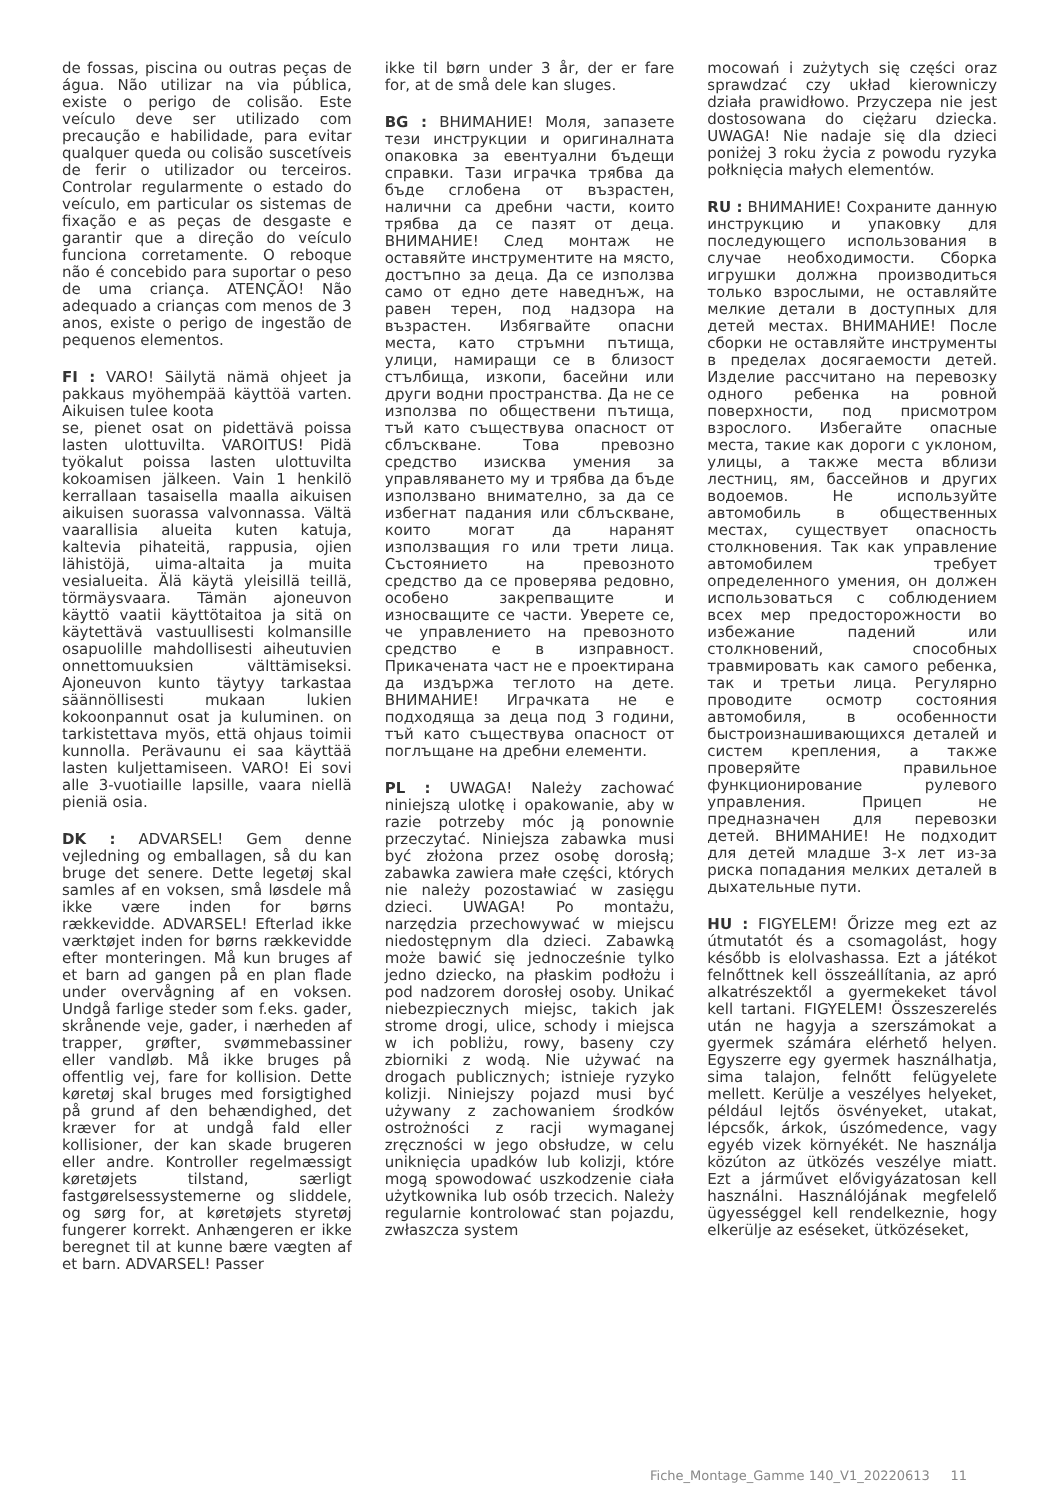de fossas, piscina ou outras peças de água. Não utilizar na via pública, existe o perigo de colisão. Este veículo deve ser utilizado com precaução e habilidade, para evitar qualquer queda ou colisão suscetíveis de ferir o utilizador ou terceiros. Controlar regularmente o estado do veículo, em particular os sistemas de fixação e as peças de desgaste e garantir que a direção do veículo funciona corretamente. O reboque não é concebido para suportar o peso de uma criança. ATENÇÃO! Não adequado a crianças com menos de 3 anos, existe o perigo de ingestão de pequenos elementos.
FI : VARO! Säilytä nämä ohjeet ja pakkaus myöhempää käyttöä varten. Aikuisen tulee koota
se, pienet osat on pidettävä poissa lasten ulottuvilta. VAROITUS! Pidä työkalut poissa lasten ulottuvilta kokoamisen jälkeen. Vain 1 henkilö kerrallaan tasaisella maalla aikuisen aikuisen suorassa valvonnassa. Vältä vaarallisia alueita kuten katuja, kaltevia pihateitä, rappusia, ojien lähistöjä, uima-altaita ja muita vesialueita. Älä käytä yleisillä teillä, törmäysvaara. Tämän ajoneuvon käyttö vaatii käyttötaitoa ja sitä on käytettävä vastuullisesti kolmansille osapuolille mahdollisesti aiheutuvien onnettomuuksien välttämiseksi. Ajoneuvon kunto täytyy tarkastaa säännöllisesti mukaan lukien kokoonpannut osat ja kuluminen. on tarkistettava myös, että ohjaus toimii kunnolla. Perävaunu ei saa käyttää lasten kuljettamiseen. VARO! Ei sovi alle 3-vuotiaille lapsille, vaara niellä pieniä osia.
DK : ADVARSEL! Gem denne vejledning og emballagen, så du kan bruge det senere. Dette legetøj skal samles af en voksen, små løsdele må ikke være inden for børns rækkevidde. ADVARSEL! Efterlad ikke værktøjet inden for børns rækkevidde efter monteringen. Må kun bruges af et barn ad gangen på en plan flade under overvågning af en voksen. Undgå farlige steder som f.eks. gader, skrånende veje, gader, i nærheden af trapper, grøfter, svømmebassiner eller vandløb. Må ikke bruges på offentlig vej, fare for kollision. Dette køretøj skal bruges med forsigtighed på grund af den behændighed, det kræver for at undgå fald eller kollisioner, der kan skade brugeren eller andre. Kontroller regelmæssigt køretøjets tilstand, særligt fastgørelsessystemerne og sliddele, og sørg for, at køretøjets styretøj fungerer korrekt. Anhængeren er ikke beregnet til at kunne bære vægten af et barn. ADVARSEL! Passer
ikke til børn under 3 år, der er fare for, at de små dele kan sluges.
BG : ВНИМАНИЕ! Моля, запазете тези инструкции и оригиналната опаковка за евентуални бъдещи справки. Тази играчка трябва да бъде сглобена от възрастен, налични са дребни части, които трябва да се пазят от деца. ВНИМАНИЕ! След монтаж не оставяйте инструментите на място, достъпно за деца. Да се използва само от едно дете наведнъж, на равен терен, под надзора на възрастен. Избягвайте опасни места, като стръмни пътища, улици, намиращи се в близост стълбища, изкопи, басейни или други водни пространства. Да не се използва по обществени пътища, тъй като съществува опасност от сблъскване. Това превозно средство изисква умения за управляването му и трябва да бъде използвано внимателно, за да се избегнат падания или сблъскване, които могат да наранят използващия го или трети лица. Състоянието на превозното средство да се проверява редовно, особено закрепващите и износващите се части. Уверете се, че управлението на превозното средство е в изправност. Прикачената част не е проектирана да издържа теглото на дете. ВНИМАНИЕ! Играчката не е подходяща за деца под 3 години, тъй като съществува опасност от поглъщане на дребни елементи.
PL : UWAGA! Należy zachować niniejszą ulotkę i opakowanie, aby w razie potrzeby móc ją ponownie przeczytać. Niniejsza zabawka musi być złożona przez osobę dorosłą; zabawka zawiera małe części, których nie należy pozostawiać w zasięgu dzieci. UWAGA! Po montażu, narzędzia przechowywać w miejscu niedostępnym dla dzieci. Zabawką może bawić się jednocześnie tylko jedno dziecko, na płaskim podłożu i pod nadzorem dorosłej osoby. Unikać niebezpiecznych miejsc, takich jak strome drogi, ulice, schody i miejsca w ich pobliżu, rowy, baseny czy zbiorniki z wodą. Nie używać na drogach publicznych; istnieje ryzyko kolizji. Niniejszy pojazd musi być używany z zachowaniem środków ostrożności z racji wymaganej zręczności w jego obsłudze, w celu uniknięcia upadków lub kolizji, które mogą spowodować uszkodzenie ciała użytkownika lub osób trzecich. Należy regularnie kontrolować stan pojazdu, zwłaszcza system
mocowań i zużytych się części oraz sprawdzać czy układ kierowniczy działa prawidłowo. Przyczepa nie jest dostosowana do ciężaru dziecka. UWAGA! Nie nadaje się dla dzieci poniżej 3 roku życia z powodu ryzyka połknięcia małych elementów.
RU : ВНИМАНИЕ! Сохраните данную инструкцию и упаковку для последующего использования в случае необходимости. Сборка игрушки должна производиться только взрослыми, не оставляйте мелкие детали в доступных для детей местах. ВНИМАНИЕ! После сборки не оставляйте инструменты в пределах досягаемости детей. Изделие рассчитано на перевозку одного ребенка на ровной поверхности, под присмотром взрослого. Избегайте опасные места, такие как дороги с уклоном, улицы, а также места вблизи лестниц, ям, бассейнов и других водоемов. Не используйте автомобиль в общественных местах, существует опасность столкновения. Так как управление автомобилем требует определенного умения, он должен использоваться с соблюдением всех мер предосторожности во избежание падений или столкновений, способных травмировать как самого ребенка, так и третьи лица. Регулярно проводите осмотр состояния автомобиля, в особенности быстроизнашивающихся деталей и систем крепления, а также проверяйте правильное функционирование рулевого управления. Прицеп не предназначен для перевозки детей. ВНИМАНИЕ! Не подходит для детей младше 3-х лет из-за риска попадания мелких деталей в дыхательные пути.
HU : FIGYELEM! Őrizze meg ezt az útmutatót és a csomagolást, hogy később is elolvashassa. Ezt a játékot felnőttnek kell összeállítania, az apró alkatrészektől a gyermekeket távol kell tartani. FIGYELEM! Összeszerelés után ne hagyja a szerszámokat a gyermek számára elérhető helyen. Egyszerre egy gyermek használhatja, sima talajon, felnőtt felügyelete mellett. Kerülje a veszélyes helyeket, például lejtős ösvényeket, utakat, lépcsők, árkok, úszómedence, vagy egyéb vizek környékét. Ne használja közúton az ütközés veszélye miatt. Ezt a járművet elővigyázatosan kell használni. Használójának megfelelő ügyességgel kell rendelkeznie, hogy elkerülje az eséseket, ütközéseket,
Fiche_Montage_Gamme 140_V1_20220613 11